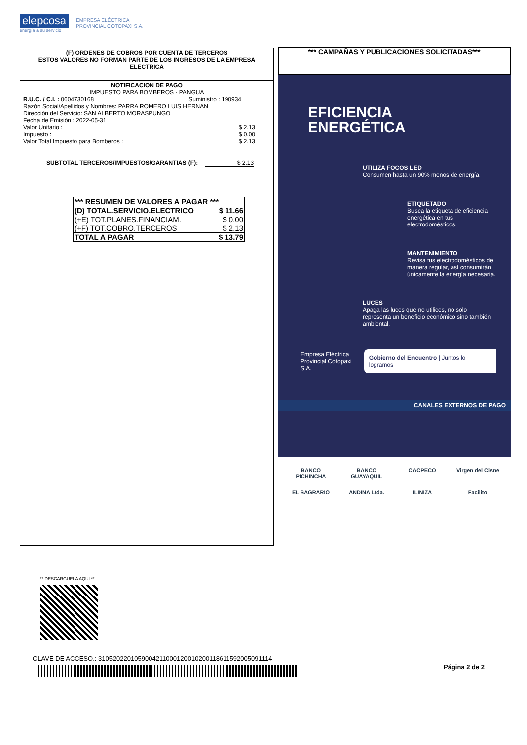elepcosa
energía a su servicio
EMPRESA ELÉCTRICA
PROVINCIAL COTOPAXI S.A.
(F) ORDENES DE COBROS POR CUENTA DE TERCEROS
ESTOS VALORES NO FORMAN PARTE DE LOS INGRESOS DE LA EMPRESA ELECTRICA
NOTIFICACION DE PAGO
IMPUESTO PARA BOMBEROS - PANGUA
R.U.C. / C.I. : 0604730168 Suministro : 190934
Razón Social/Apellidos y Nombres: PARRA ROMERO LUIS HERNAN
Dirección del Servicio: SAN ALBERTO MORASPUNGO
Fecha de Emisión : 2022-05-31
Valor Unitario : $ 2.13
Impuesto : $ 0.00
Valor Total Impuesto para Bomberos : $ 2.13
SUBTOTAL TERCEROS/IMPUESTOS/GARANTIAS (F): $ 2.13
| *** RESUMEN DE VALORES A PAGAR *** | |
| --- | --- |
| (D) TOTAL.SERVICIO.ELECTRICO | $ 11.66 |
| (+E) TOT.PLANES.FINANCIAM. | $ 0.00 |
| (+F) TOT.COBRO.TERCEROS | $ 2.13 |
| TOTAL A PAGAR | $ 13.79 |
*** CAMPAÑAS Y PUBLICACIONES SOLICITADAS***
EFICIENCIA
ENERGÉTICA
UTILIZA FOCOS LED
Consumen hasta un 90% menos de energía.
ETIQUETADO
Busca la etiqueta de eficiencia energética en tus electrodomésticos.
MANTENIMIENTO
Revisa tus electrodomésticos de manera regular, así consumirán únicamente la energía necesaria.
LUCES
Apaga las luces que no utilices, no solo representa un beneficio económico sino también ambiental.
Empresa Eléctrica
Provincial Cotopaxi S.A. Gobierno del Encuentro | Juntos lo logramos
CANALES EXTERNOS DE PAGO
BANCO PICHINCHA BANCO GUAYAQUIL CACPECO Virgen del Cisne EL SAGRARIO ANDINA Ltda. ILINIZA Facilito
** DESCARGUELA AQUI **
CLAVE DE ACCESO.: 3105202201059004211000120010200118611592005091114
Página 2 de 2